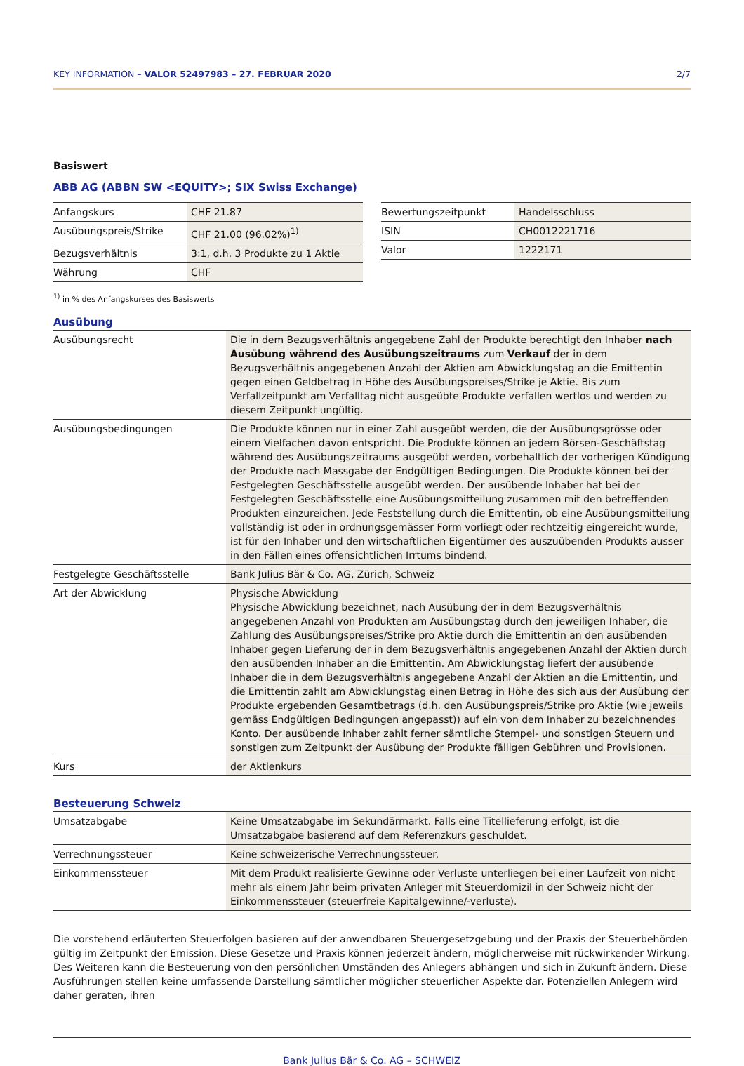KEY INFORMATION – VALOR 52497983 – 27. FEBRUAR 2020 2/7
Basiswert
ABB AG (ABBN SW <EQUITY>; SIX Swiss Exchange)
| Anfangskurs | CHF 21.87 |
| Ausübungspreis/Strike | CHF 21.00 (96.02%)<sup>1)</sup> |
| Bezugsverhältnis | 3:1, d.h. 3 Produkte zu 1 Aktie |
| Währung | CHF |
| Bewertungszeitpunkt | Handelsschluss |
| ISIN | CH0012221716 |
| Valor | 1222171 |
<sup>1)</sup> in % des Anfangskurses des Basiswerts
Ausübung
| Ausübungsrecht | Die in dem Bezugsverhältnis angegebene Zahl der Produkte berechtigt den Inhaber nach Ausübung während des Ausübungszeitraums zum Verkauf der in dem Bezugsverhältnis angegebenen Anzahl der Aktien am Abwicklungstag an die Emittentin gegen einen Geldbetrag in Höhe des Ausübungspreises/Strike je Aktie. Bis zum Verfallzeitpunkt am Verfalltag nicht ausgeübte Produkte verfallen wertlos und werden zu diesem Zeitpunkt ungültig. |
| Ausübungsbedingungen | Die Produkte können nur in einer Zahl ausgeübt werden, die der Ausübungsgrösse oder einem Vielfachen davon entspricht. Die Produkte können an jedem Börsen-Geschäftstag während des Ausübungszeitraums ausgeübt werden, vorbehaltlich der vorherigen Kündigung der Produkte nach Massgabe der Endgültigen Bedingungen. Die Produkte können bei der Festgelegten Geschäftsstelle ausgeübt werden. Der ausübende Inhaber hat bei der Festgelegten Geschäftsstelle eine Ausübungsmitteilung zusammen mit den betreffenden Produkten einzureichen. Jede Feststellung durch die Emittentin, ob eine Ausübungsmitteilung vollständig ist oder in ordnungsgemässer Form vorliegt oder rechtzeitig eingereicht wurde, ist für den Inhaber und den wirtschaftlichen Eigentümer des auszuübenden Produkts ausser in den Fällen eines offensichtlichen Irrtums bindend. |
| Festgelegte Geschäftsstelle | Bank Julius Bär & Co. AG, Zürich, Schweiz |
| Art der Abwicklung | Physische Abwicklung Physische Abwicklung bezeichnet, nach Ausübung der in dem Bezugsverhältnis angegebenen Anzahl von Produkten am Ausübungstag durch den jeweiligen Inhaber, die Zahlung des Ausübungspreises/Strike pro Aktie durch die Emittentin an den ausübenden Inhaber gegen Lieferung der in dem Bezugsverhältnis angegebenen Anzahl der Aktien durch den ausübenden Inhaber an die Emittentin. Am Abwicklungstag liefert der ausübende Inhaber die in dem Bezugsverhältnis angegebene Anzahl der Aktien an die Emittentin, und die Emittentin zahlt am Abwicklungstag einen Betrag in Höhe des sich aus der Ausübung der Produkte ergebenden Gesamtbetrags (d.h. den Ausübungspreis/Strike pro Aktie (wie jeweils gemäss Endgültigen Bedingungen angepasst)) auf ein von dem Inhaber zu bezeichnendes Konto. Der ausübende Inhaber zahlt ferner sämtliche Stempel- und sonstigen Steuern und sonstigen zum Zeitpunkt der Ausübung der Produkte fälligen Gebühren und Provisionen. |
| Kurs | der Aktienkurs |
Besteuerung Schweiz
| Umsatzabgabe | Keine Umsatzabgabe im Sekundärmarkt. Falls eine Titellieferung erfolgt, ist die Umsatzabgabe basierend auf dem Referenzkurs geschuldet. |
| Verrechnungssteuer | Keine schweizerische Verrechnungssteuer. |
| Einkommenssteuer | Mit dem Produkt realisierte Gewinne oder Verluste unterliegen bei einer Laufzeit von nicht mehr als einem Jahr beim privaten Anleger mit Steuerdomizil in der Schweiz nicht der Einkommenssteuer (steuerfreie Kapitalgewinne/-verluste). |
Die vorstehend erläuterten Steuerfolgen basieren auf der anwendbaren Steuergesetzgebung und der Praxis der Steuerbehörden gültig im Zeitpunkt der Emission. Diese Gesetze und Praxis können jederzeit ändern, möglicherweise mit rückwirkender Wirkung. Des Weiteren kann die Besteuerung von den persönlichen Umständen des Anlegers abhängen und sich in Zukunft ändern. Diese Ausführungen stellen keine umfassende Darstellung sämtlicher möglicher steuerlicher Aspekte dar. Potenziellen Anlegern wird daher geraten, ihren
Bank Julius Bär & Co. AG – SCHWEIZ